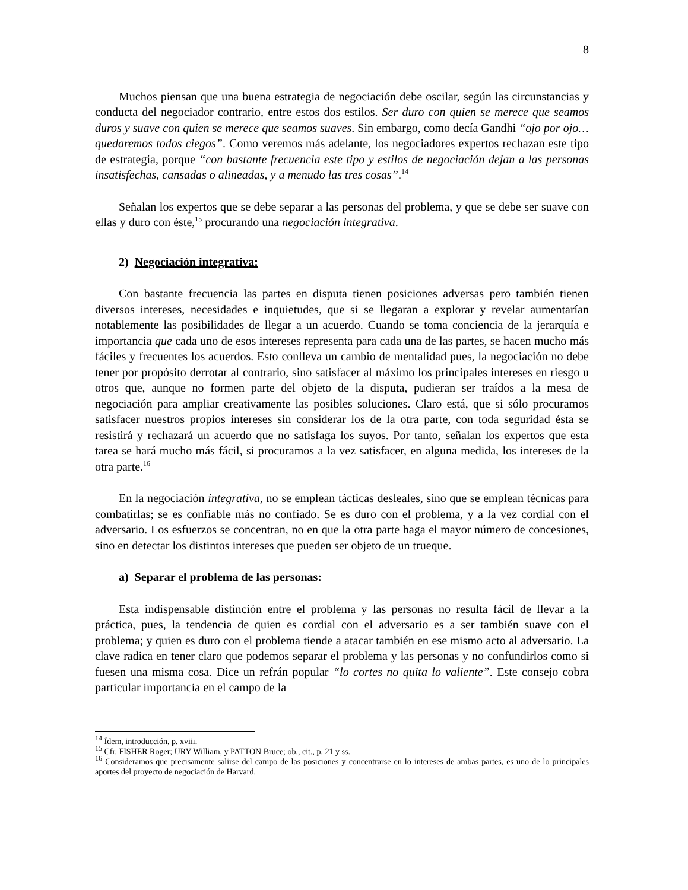8
Muchos piensan que una buena estrategia de negociación debe oscilar, según las circunstancias y conducta del negociador contrario, entre estos dos estilos. Ser duro con quien se merece que seamos duros y suave con quien se merece que seamos suaves. Sin embargo, como decía Gandhi “ojo por ojo… quedaremos todos ciegos”. Como veremos más adelante, los negociadores expertos rechazan este tipo de estrategia, porque “con bastante frecuencia este tipo y estilos de negociación dejan a las personas insatisfechas, cansadas o alineadas, y a menudo las tres cosas”.<sup>14</sup>
Señalan los expertos que se debe separar a las personas del problema, y que se debe ser suave con ellas y duro con éste,<sup>15</sup> procurando una negociación integrativa.
2) Negociación integrativa:
Con bastante frecuencia las partes en disputa tienen posiciones adversas pero también tienen diversos intereses, necesidades e inquietudes, que si se llegaran a explorar y revelar aumentarían notablemente las posibilidades de llegar a un acuerdo. Cuando se toma conciencia de la jerarquía e importancia que cada uno de esos intereses representa para cada una de las partes, se hacen mucho más fáciles y frecuentes los acuerdos. Esto conlleva un cambio de mentalidad pues, la negociación no debe tener por propósito derrotar al contrario, sino satisfacer al máximo los principales intereses en riesgo u otros que, aunque no formen parte del objeto de la disputa, pudieran ser traídos a la mesa de negociación para ampliar creativamente las posibles soluciones. Claro está, que si sólo procuramos satisfacer nuestros propios intereses sin considerar los de la otra parte, con toda seguridad ésta se resistirá y rechazará un acuerdo que no satisfaga los suyos. Por tanto, señalan los expertos que esta tarea se hará mucho más fácil, si procuramos a la vez satisfacer, en alguna medida, los intereses de la otra parte.<sup>16</sup>
En la negociación integrativa, no se emplean tácticas desleales, sino que se emplean técnicas para combatirlas; se es confiable más no confiado. Se es duro con el problema, y a la vez cordial con el adversario. Los esfuerzos se concentran, no en que la otra parte haga el mayor número de concesiones, sino en detectar los distintos intereses que pueden ser objeto de un trueque.
a) Separar el problema de las personas:
Esta indispensable distinción entre el problema y las personas no resulta fácil de llevar a la práctica, pues, la tendencia de quien es cordial con el adversario es a ser también suave con el problema; y quien es duro con el problema tiende a atacar también en ese mismo acto al adversario. La clave radica en tener claro que podemos separar el problema y las personas y no confundirlos como si fuesen una misma cosa. Dice un refrán popular “lo cortes no quita lo valiente”. Este consejo cobra particular importancia en el campo de la
<sup>14</sup> Ídem, introducción, p. xviii.
<sup>15</sup> Cfr. FISHER Roger; URY William, y PATTON Bruce; ob., cit., p. 21 y ss.
<sup>16</sup> Consideramos que precisamente salirse del campo de las posiciones y concentrarse en lo intereses de ambas partes, es uno de lo principales aportes del proyecto de negociación de Harvard.